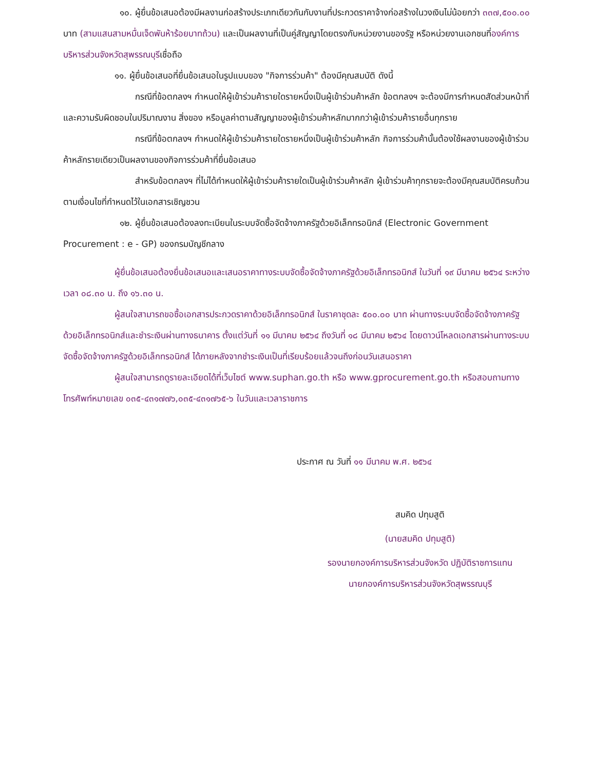๑๐. ผู้ยื่นข้อเสนอต้องมีผลงานก่อสร้างประเภทเดียวกันกับงานที่ประกวดราคาจ้างก่อสร้างในวงเงินไม่น้อยกว่า ๓๓๗,๕๐๐.๐๐ บาท (สามแสนสามหมื่นเจ็ดพันห้าร้อยบาทถ้วน) และเป็นผลงานที่เป็นคู่สัญญาโดยตรงกับหน่วยงานของรัฐ หรือหน่วยงานเอกชนที่องค์การบริหารส่วนจังหวัดสุพรรณบุรีเชื่อถือ
๑๑. ผู้ยื่นข้อเสนอที่ยื่นข้อเสนอในรูปแบบของ "กิจการร่วมค้า" ต้องมีคุณสมบัติ ดังนี้
กรณีที่ข้อตกลงฯ กำหนดให้ผู้เข้าร่วมค้ารายใดรายหนึ่งเป็นผู้เข้าร่วมค้าหลัก ข้อตกลงฯ จะต้องมีการกำหนดสัดส่วนหน้าที่ และความรับผิดชอบในปริมาณงาน สิ่งของ หรือมูลค่าตามสัญญาของผู้เข้าร่วมค้าหลักมากกว่าผู้เข้าร่วมค้ารายอื่นทุกราย
กรณีที่ข้อตกลงฯ กำหนดให้ผู้เข้าร่วมค้ารายใดรายหนึ่งเป็นผู้เข้าร่วมค้าหลัก กิจการร่วมค้านั้นต้องใช้ผลงานของผู้เข้าร่วมค้าหลักรายเดียวเป็นผลงานของกิจการร่วมค้าที่ยื่นข้อเสนอ
สำหรับข้อตกลงฯ ที่ไม่ได้กำหนดให้ผู้เข้าร่วมค้ารายใดเป็นผู้เข้าร่วมค้าหลัก ผู้เข้าร่วมค้าทุกรายจะต้องมีคุณสมบัติครบถ้วนตามเงื่อนไขที่กำหนดไว้ในเอกสารเชิญชวน
๑๒. ผู้ยื่นข้อเสนอต้องลงทะเบียนในระบบจัดซื้อจัดจ้างภาครัฐด้วยอิเล็กทรอนิกส์ (Electronic Government Procurement : e - GP) ของกรมบัญชีกลาง
ผู้ยื่นข้อเสนอต้องยื่นข้อเสนอและเสนอราคาทางระบบจัดซื้อจัดจ้างภาครัฐด้วยอิเล็กทรอนิกส์ ในวันที่ ๑๙ มีนาคม ๒๕๖๔ ระหว่างเวลา ๐๘.๓๐ น. ถึง ๑๖.๓๐ น.
ผู้สนใจสามารถขอซื้อเอกสารประกวดราคาด้วยอิเล็กทรอนิกส์ ในราคาชุดละ ๕๐๐.๐๐ บาท ผ่านทางระบบจัดซื้อจัดจ้างภาครัฐด้วยอิเล็กทรอนิกส์และชำระเงินผ่านทางธนาคาร ตั้งแต่วันที่ ๑๑ มีนาคม ๒๕๖๔ ถึงวันที่ ๑๘ มีนาคม ๒๕๖๔ โดยดาวน์โหลดเอกสารผ่านทางระบบจัดซื้อจัดจ้างภาครัฐด้วยอิเล็กทรอนิกส์ ได้ภายหลังจากชำระเงินเป็นที่เรียบร้อยแล้วจนถึงก่อนวันเสนอราคา
ผู้สนใจสามารถดูรายละเอียดได้ที่เว็บไซต์ www.suphan.go.th หรือ www.gprocurement.go.th หรือสอบถามทางโทรศัพท์หมายเลข ๐๓๕-๔๓๑๗๗๖,๐๓๕-๔๓๑๗๖๕-๖ ในวันและเวลาราชการ
ประกาศ ณ วันที่ ๑๑ มีนาคม พ.ศ. ๒๕๖๔
สมคิด ปทุมสูติ
(นายสมคิด ปทุมสูติ)
รองนายกองค์การบริหารส่วนจังหวัด ปฏิบัติราชการแทน
นายกองค์การบริหารส่วนจังหวัดสุพรรณบุรี